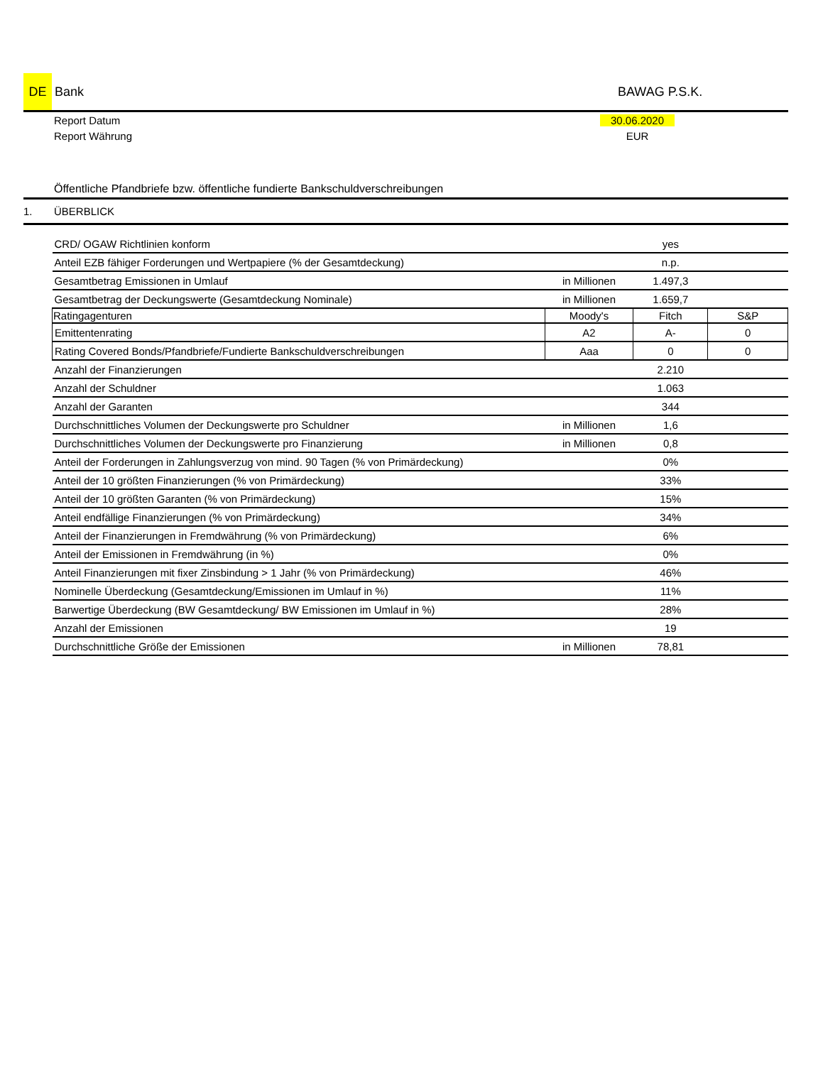DE
Bank BAWAG P.S.K.
Report Datum 30.06.2020
Report Währung EUR
Öffentliche Pfandbriefe bzw. öffentliche fundierte Bankschuldverschreibungen
1. ÜBERBLICK
| CRD/ OGAW Richtlinien konform | | yes | |
| Anteil EZB fähiger Forderungen und Wertpapiere (% der Gesamtdeckung) | | n.p. | |
| Gesamtbetrag Emissionen in Umlauf | in Millionen | 1.497,3 | |
| Gesamtbetrag der Deckungswerte (Gesamtdeckung Nominale) | in Millionen | 1.659,7 | |
| Ratingagenturen | Moody's | Fitch | S&P |
| Emittentenrating | A2 | A- | 0 |
| Rating Covered Bonds/Pfandbriefe/Fundierte Bankschuldverschreibungen | Aaa | 0 | 0 |
| Anzahl der Finanzierungen | | 2.210 | |
| Anzahl der Schuldner | | 1.063 | |
| Anzahl der Garanten | | 344 | |
| Durchschnittliches Volumen der Deckungswerte pro Schuldner | in Millionen | 1,6 | |
| Durchschnittliches Volumen der Deckungswerte pro Finanzierung | in Millionen | 0,8 | |
| Anteil der Forderungen in Zahlungsverzug von mind. 90 Tagen (% von Primärdeckung) | | 0% | |
| Anteil der 10 größten Finanzierungen (% von Primärdeckung) | | 33% | |
| Anteil der 10 größten Garanten (% von Primärdeckung) | | 15% | |
| Anteil endfällige Finanzierungen (% von Primärdeckung) | | 34% | |
| Anteil der Finanzierungen in Fremdwährung (% von Primärdeckung) | | 6% | |
| Anteil der Emissionen in Fremdwährung (in %) | | 0% | |
| Anteil Finanzierungen mit fixer Zinsbindung > 1 Jahr (% von Primärdeckung) | | 46% | |
| Nominelle Überdeckung (Gesamtdeckung/Emissionen im Umlauf in %) | | 11% | |
| Barwertige Überdeckung (BW Gesamtdeckung/ BW Emissionen im Umlauf in %) | | 28% | |
| Anzahl der Emissionen | | 19 | |
| Durchschnittliche Größe der Emissionen | in Millionen | 78,81 | |